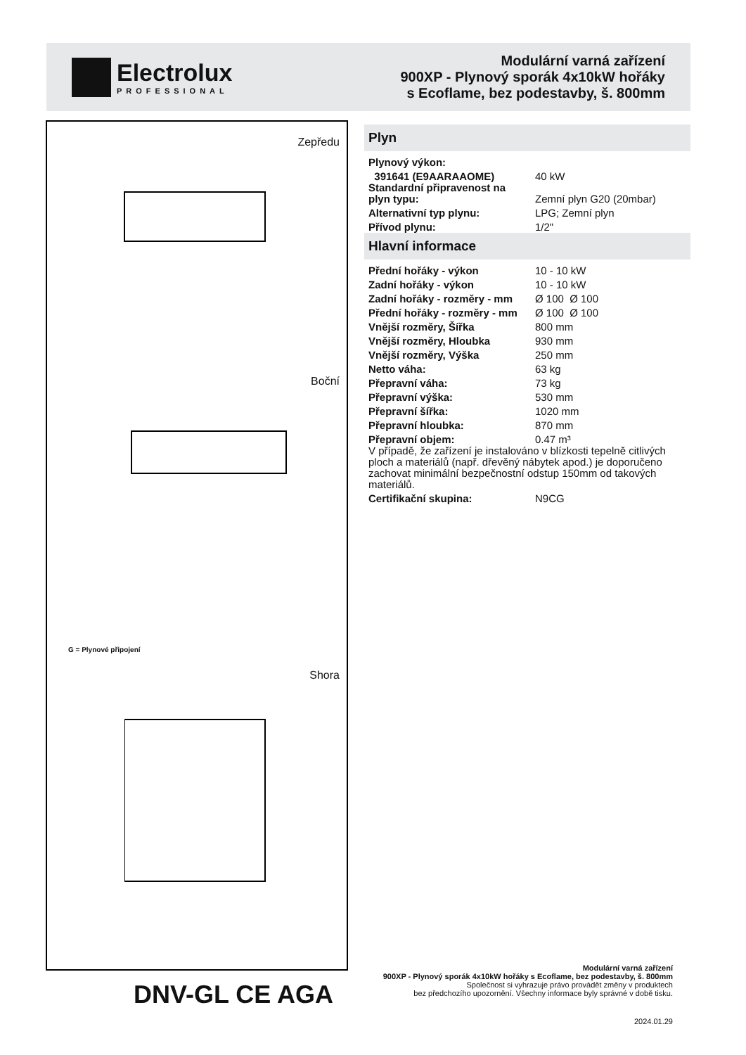Electrolux
PROFESSIONAL
Modulární varná zařízení
900XP - Plynový sporák 4x10kW hořáky
s Ecoflame, bez podestavby, š. 800mm
Zepředu
Boční
G = Plynové připojení
Shora
Plyn
| Plynový výkon: | |
| 391641 (E9AARAAOME) | 40 kW |
| Standardní připravenost na plyn typu: | Zemní plyn G20 (20mbar) |
| Alternativní typ plynu: | LPG; Zemní plyn |
| Přívod plynu: | 1/2" |
Hlavní informace
| Přední hořáky - výkon | 10 - 10 kW |
| Zadní hořáky - výkon | 10 - 10 kW |
| Zadní hořáky - rozměry - mm | Ø 100 Ø 100 |
| Přední hořáky - rozměry - mm | Ø 100 Ø 100 |
| Vnější rozměry, Šířka | 800 mm |
| Vnější rozměry, Hloubka | 930 mm |
| Vnější rozměry, Výška | 250 mm |
| Netto váha: | 63 kg |
| Přepravní váha: | 73 kg |
| Přepravní výška: | 530 mm |
| Přepravní šířka: | 1020 mm |
| Přepravní hloubka: | 870 mm |
| Přepravní objem: | 0.47 m³ |
| V případě, že zařízení je instalováno v blízkosti tepelně citlivých ploch a materiálů (např. dřevěný nábytek apod.) je doporučeno zachovat minimální bezpečnostní odstup 150mm od takových materiálů. | |
| Certifikační skupina: | N9CG |
DNV-GL CE AGA
Modulární varná zařízení
900XP - Plynový sporák 4x10kW hořáky s Ecoflame, bez podestavby, š. 800mm
Společnost si vyhrazuje právo provádět změny v produktech
bez předchozího upozornění. Všechny informace byly správné v době tisku.
2024.01.29